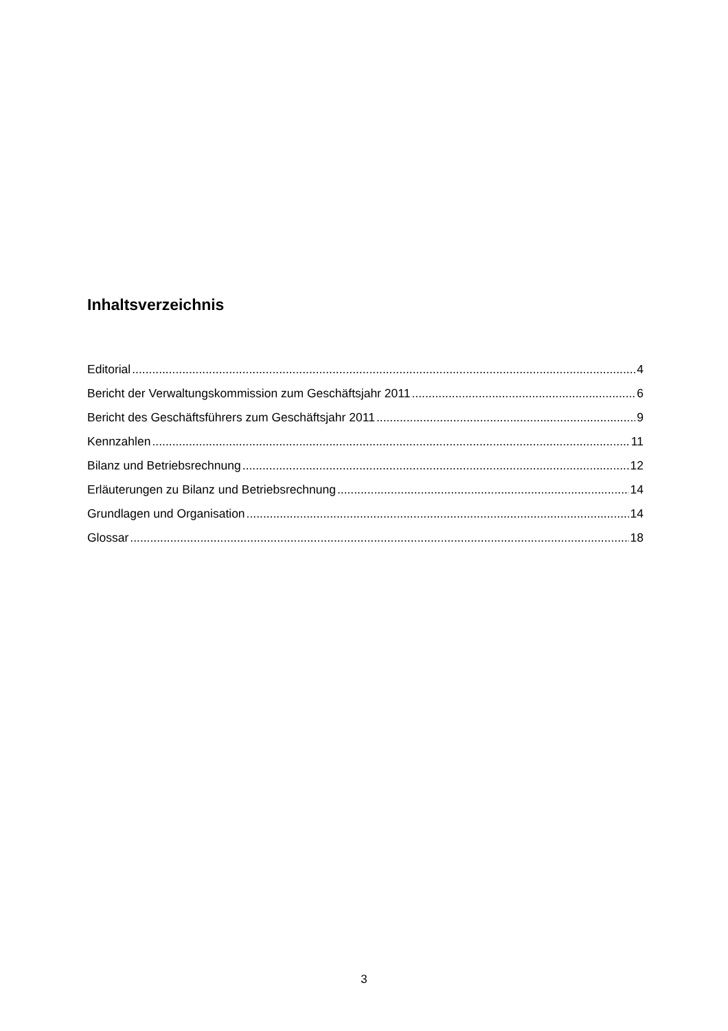Inhaltsverzeichnis
Editorial 4
Bericht der Verwaltungskommission zum Geschäftsjahr 2011 6
Bericht des Geschäftsführers zum Geschäftsjahr 2011 9
Kennzahlen 11
Bilanz und Betriebsrechnung 12
Erläuterungen zu Bilanz und Betriebsrechnung 14
Grundlagen und Organisation 14
Glossar 18
3